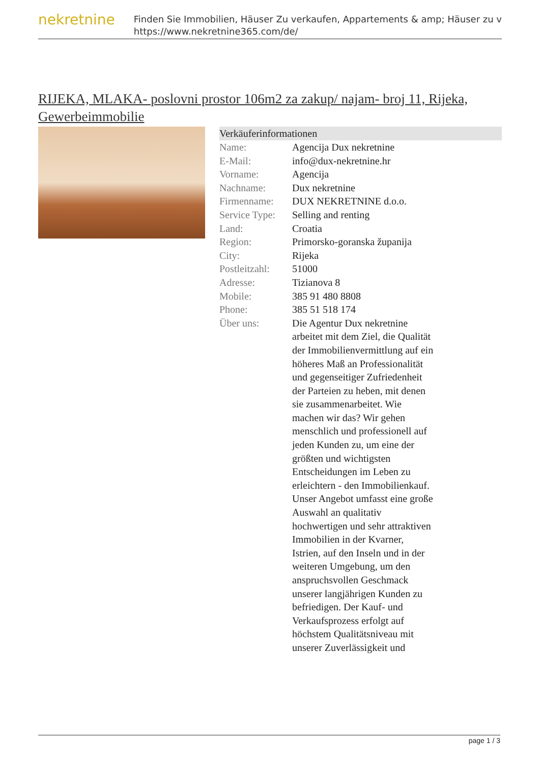nekretnine
Finden Sie Immobilien, Häuser Zu verkaufen, Appartements & amp; Häuser zu v
https://www.nekretnine365.com/de/
RIJEKA, MLAKA- poslovni prostor 106m2 za zakup/ najam- broj 11, Rijeka, Gewerbeimmobilie
Verkäuferinformationen
| Name: | Agencija Dux nekretnine |
| E-Mail: | info@dux-nekretnine.hr |
| Vorname: | Agencija |
| Nachname: | Dux nekretnine |
| Firmenname: | DUX NEKRETNINE d.o.o. |
| Service Type: | Selling and renting |
| Land: | Croatia |
| Region: | Primorsko-goranska županija |
| City: | Rijeka |
| Postleitzahl: | 51000 |
| Adresse: | Tizianova 8 |
| Mobile: | 385 91 480 8808 |
| Phone: | 385 51 518 174 |
| Über uns: | Die Agentur Dux nekretnine arbeitet mit dem Ziel, die Qualität der Immobilienvermittlung auf ein höheres Maß an Professionalität und gegenseitiger Zufriedenheit der Parteien zu heben, mit denen sie zusammenarbeitet. Wie machen wir das? Wir gehen menschlich und professionell auf jeden Kunden zu, um eine der größten und wichtigsten Entscheidungen im Leben zu erleichtern - den Immobilienkauf. Unser Angebot umfasst eine große Auswahl an qualitativ hochwertigen und sehr attraktiven Immobilien in der Kvarner, Istrien, auf den Inseln und in der weiteren Umgebung, um den anspruchsvollen Geschmack unserer langjährigen Kunden zu befriedigen. Der Kauf- und Verkaufsprozess erfolgt auf höchstem Qualitätsniveau mit unserer Zuverlässigkeit und |
page 1 / 3